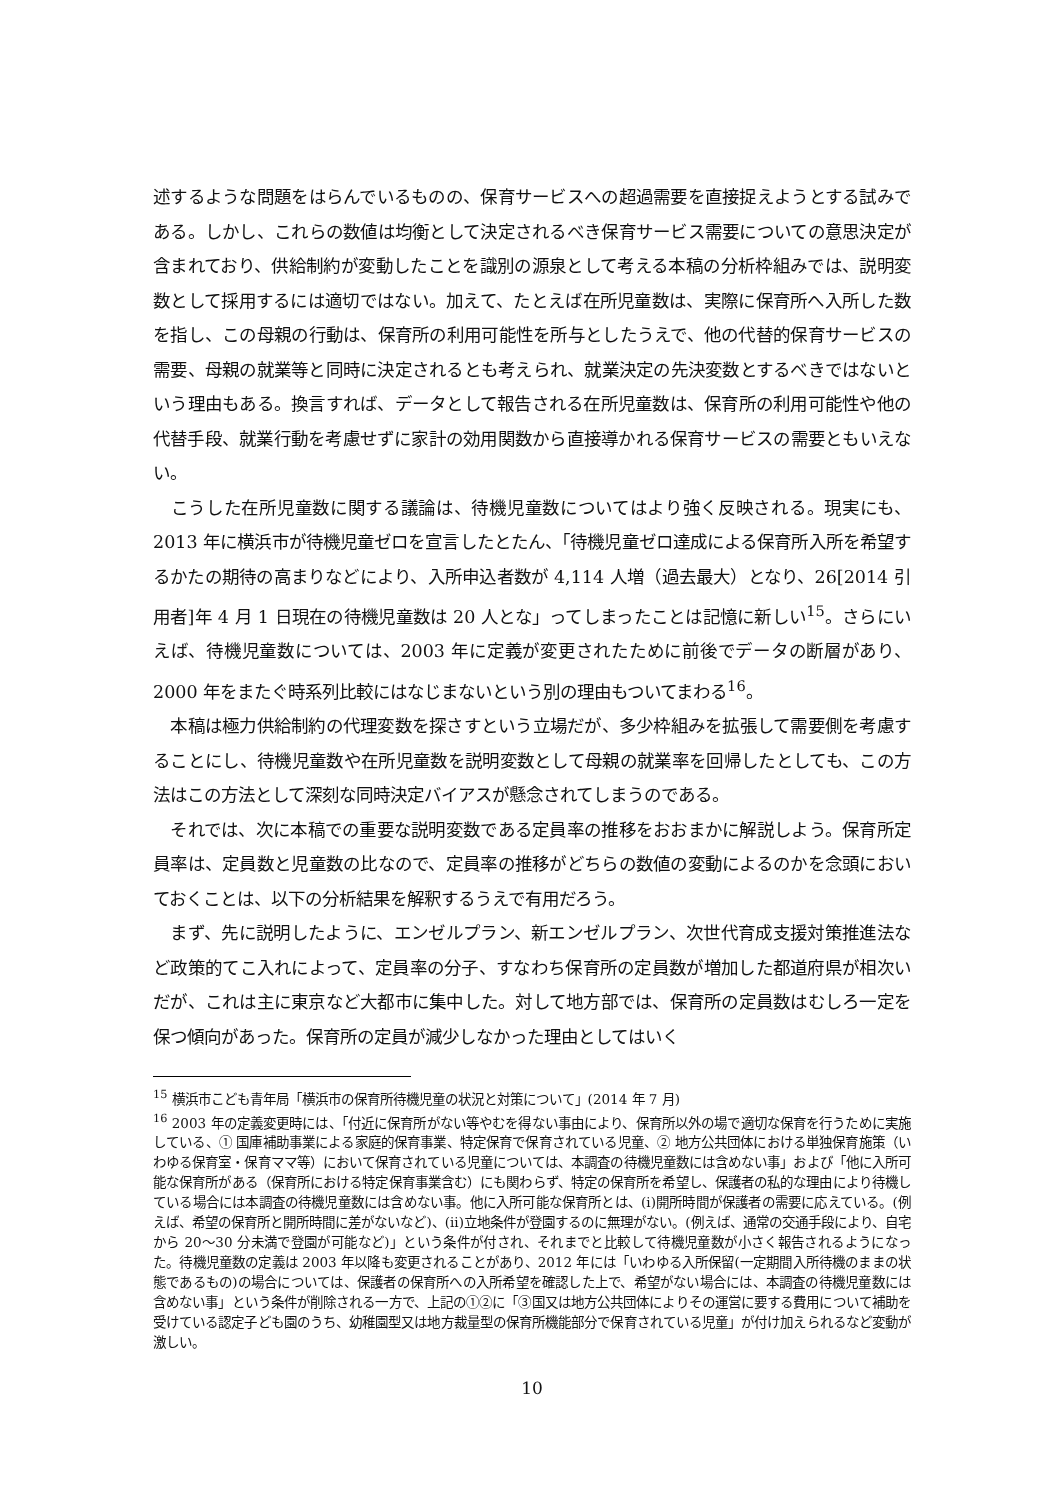述するような問題をはらんでいるものの、保育サービスへの超過需要を直接捉えようとする試みである。しかし、これらの数値は均衡として決定されるべき保育サービス需要についての意思決定が含まれており、供給制約が変動したことを識別の源泉として考える本稿の分析枠組みでは、説明変数として採用するには適切ではない。加えて、たとえば在所児童数は、実際に保育所へ入所した数を指し、この母親の行動は、保育所の利用可能性を所与としたうえで、他の代替的保育サービスの需要、母親の就業等と同時に決定されるとも考えられ、就業決定の先決変数とするべきではないという理由もある。換言すれば、データとして報告される在所児童数は、保育所の利用可能性や他の代替手段、就業行動を考慮せずに家計の効用関数から直接導かれる保育サービスの需要ともいえない。
　こうした在所児童数に関する議論は、待機児童数についてはより強く反映される。現実にも、2013 年に横浜市が待機児童ゼロを宣言したとたん、「待機児童ゼロ達成による保育所入所を希望するかたの期待の高まりなどにより、入所申込者数が 4,114 人増（過去最大）となり、26[2014 引用者]年 4 月 1 日現在の待機児童数は 20 人とな」ってしまったことは記憶に新しい<sup>15</sup>。さらにいえば、待機児童数については、2003 年に定義が変更されたために前後でデータの断層があり、2000 年をまたぐ時系列比較にはなじまないという別の理由もついてまわる<sup>16</sup>。
　本稿は極力供給制約の代理変数を探さすという立場だが、多少枠組みを拡張して需要側を考慮することにし、待機児童数や在所児童数を説明変数として母親の就業率を回帰したとしても、この方法はこの方法として深刻な同時決定バイアスが懸念されてしまうのである。
　それでは、次に本稿での重要な説明変数である定員率の推移をおおまかに解説しよう。保育所定員率は、定員数と児童数の比なので、定員率の推移がどちらの数値の変動によるのかを念頭においておくことは、以下の分析結果を解釈するうえで有用だろう。
　まず、先に説明したように、エンゼルプラン、新エンゼルプラン、次世代育成支援対策推進法など政策的てこ入れによって、定員率の分子、すなわち保育所の定員数が増加した都道府県が相次いだが、これは主に東京など大都市に集中した。対して地方部では、保育所の定員数はむしろ一定を保つ傾向があった。保育所の定員が減少しなかった理由としてはいく
<sup>15</sup> 横浜市こども青年局「横浜市の保育所待機児童の状況と対策について」(2014 年 7 月)
<sup>16</sup> 2003 年の定義変更時には、「付近に保育所がない等やむを得ない事由により、保育所以外の場で適切な保育を行うために実施している、① 国庫補助事業による家庭的保育事業、特定保育で保育されている児童、② 地方公共団体における単独保育施策（いわゆる保育室・保育ママ等）において保育されている児童については、本調査の待機児童数には含めない事」および「他に入所可能な保育所がある（保育所における特定保育事業含む）にも関わらず、特定の保育所を希望し、保護者の私的な理由により待機している場合には本調査の待機児童数には含めない事。他に入所可能な保育所とは、(i)開所時間が保護者の需要に応えている。(例えば、希望の保育所と開所時間に差がないなど)、(ii)立地条件が登園するのに無理がない。(例えば、通常の交通手段により、自宅から 20〜30 分未満で登園が可能など)」という条件が付され、それまでと比較して待機児童数が小さく報告されるようになった。待機児童数の定義は 2003 年以降も変更されることがあり、2012 年には「いわゆる入所保留(一定期間入所待機のままの状態であるもの)の場合については、保護者の保育所への入所希望を確認した上で、希望がない場合には、本調査の待機児童数には含めない事」という条件が削除される一方で、上記の①②に「③国又は地方公共団体によりその運営に要する費用について補助を受けている認定子ども園のうち、幼稚園型又は地方裁量型の保育所機能部分で保育されている児童」が付け加えられるなど変動が激しい。
10